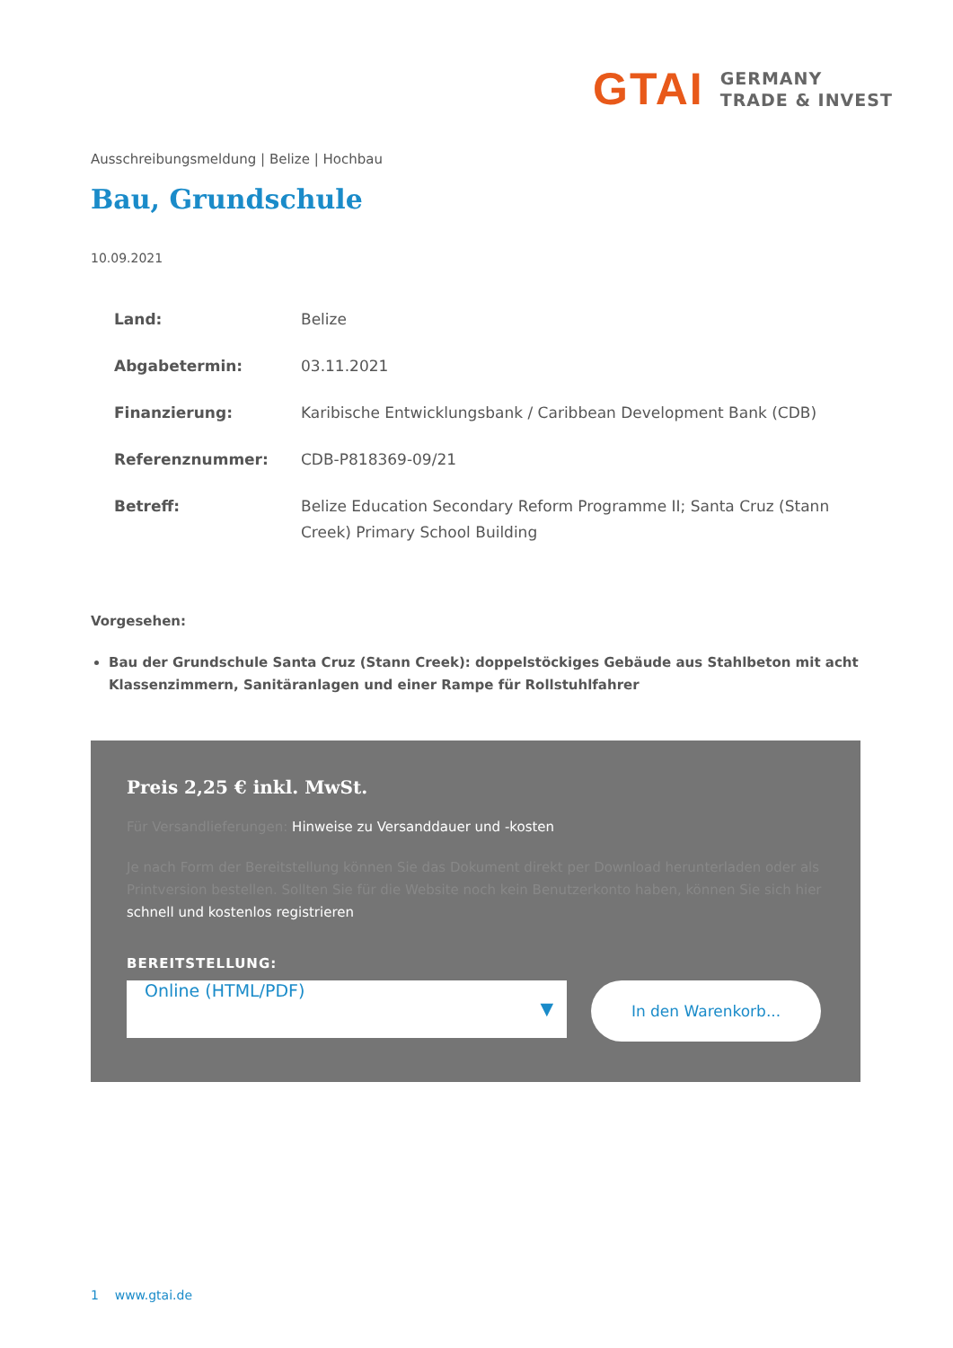GTAI
GERMANY
TRADE & INVEST
Ausschreibungsmeldung | Belize | Hochbau
Bau, Grundschule
10.09.2021
| Land: | Belize |
| Abgabetermin: | 03.11.2021 |
| Finanzierung: | Karibische Entwicklungsbank / Caribbean Development Bank (CDB) |
| Referenznummer: | CDB-P818369-09/21 |
| Betreff: | Belize Education Secondary Reform Programme II; Santa Cruz (Stann Creek) Primary School Building |
Vorgesehen:
Bau der Grundschule Santa Cruz (Stann Creek): doppelstöckiges Gebäude aus Stahlbeton mit acht Klassenzimmern, Sanitäranlagen und einer Rampe für Rollstuhlfahrer
Preis 2,25 € inkl. MwSt.
Für Versandlieferungen: Hinweise zu Versanddauer und -kosten
Je nach Form der Bereitstellung können Sie das Dokument direkt per Download herunterladen oder als Printversion bestellen. Sollten Sie für die Website noch kein Benutzerkonto haben, können Sie sich hier schnell und kostenlos registrieren
BEREITSTELLUNG:
Online (HTML/PDF)
▼
In den Warenkorb...
1 www.gtai.de